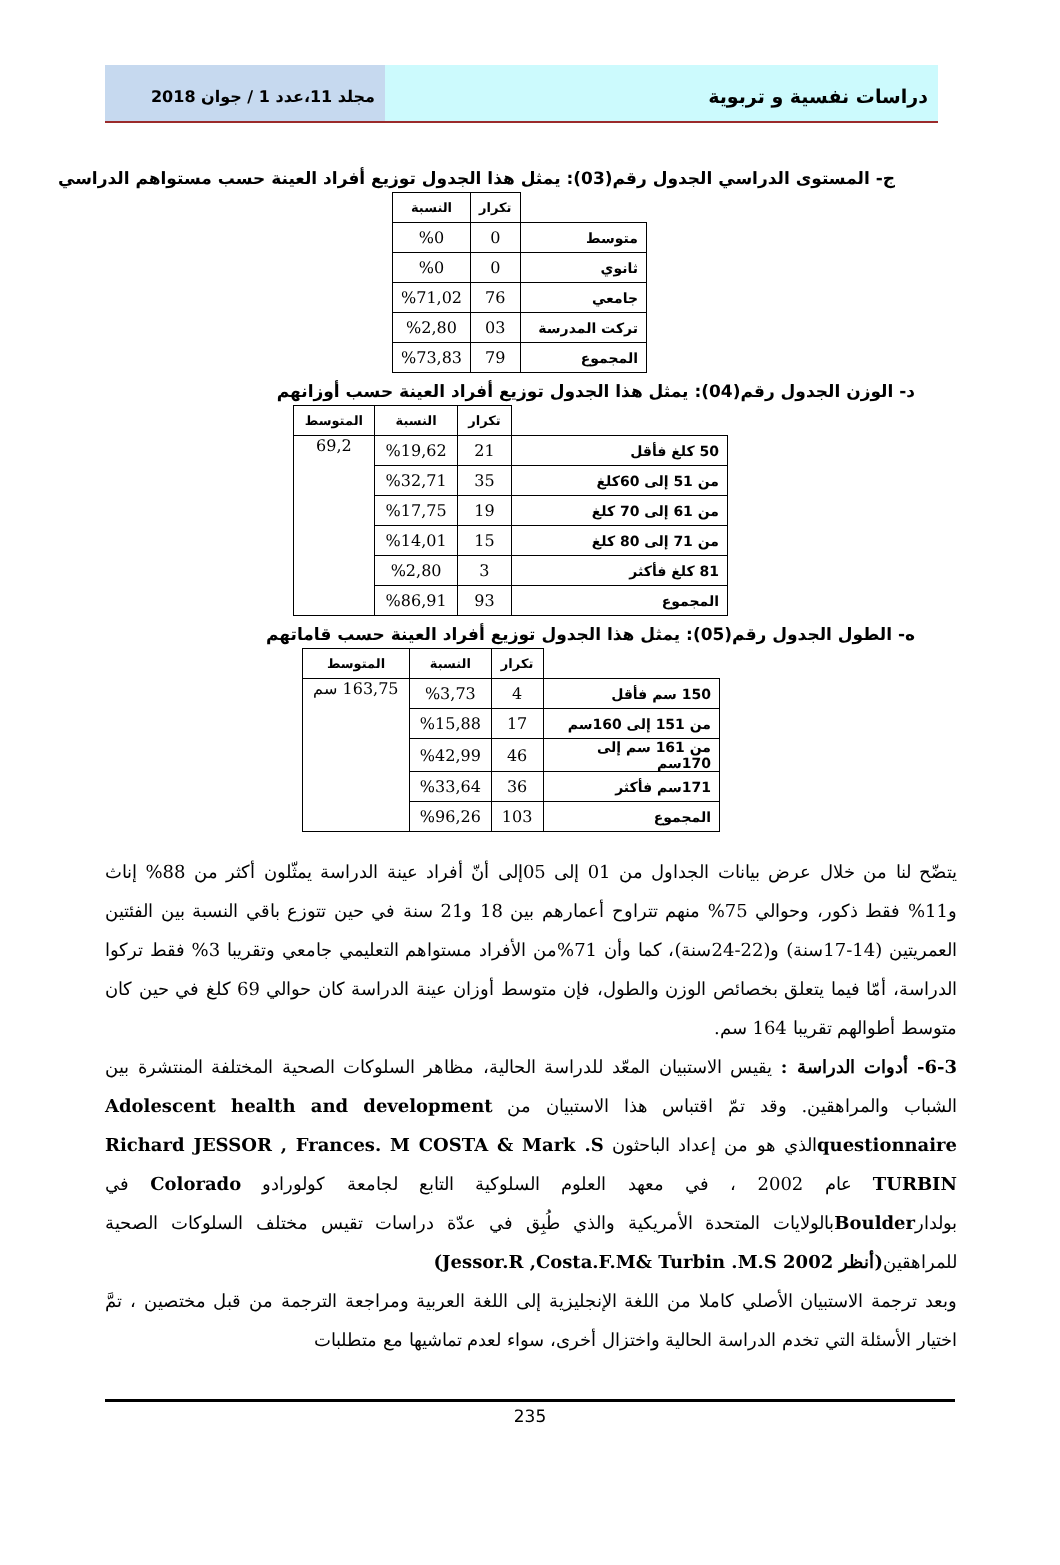دراسات نفسية و تربوية
مجلد 11،عدد 1 / جوان 2018
ج- المستوى الدراسي الجدول رقم(03): يمثل هذا الجدول توزيع أفراد العينة حسب مستواهم الدراسي
| | تكرار | النسبة |
| متوسط | 0 | %0 |
| ثانوي | 0 | %0 |
| جامعي | 76 | %71,02 |
| تركت المدرسة | 03 | %2,80 |
| المجموع | 79 | %73,83 |
د- الوزن الجدول رقم(04): يمثل هذا الجدول توزيع أفراد العينة حسب أوزانهم
| | تكرار | النسبة | المتوسط |
| 50 كلغ فأقل | 21 | %19,62 | 69,2 |
| من 51 إلى 60كلغ | 35 | %32,71 | |
| من 61 إلى 70 كلغ | 19 | %17,75 | |
| من 71 إلى 80 كلغ | 15 | %14,01 | |
| 81 كلغ فأكثر | 3 | %2,80 | |
| المجموع | 93 | %86,91 | |
ه- الطول الجدول رقم(05): يمثل هذا الجدول توزيع أفراد العينة حسب قاماتهم
| | تكرار | النسبة | المتوسط |
| 150 سم فأقل | 4 | %3,73 | 163,75 سم |
| من 151 إلى 160سم | 17 | %15,88 | |
| من 161 سم إلى 170سم | 46 | %42,99 | |
| 171سم فأكثر | 36 | %33,64 | |
| المجموع | 103 | %96,26 | |
يتضّح لنا من خلال عرض بيانات الجداول من 01 إلى 05إلى أنّ أفراد عينة الدراسة يمثّلون أكثر من 88% إناث و11% فقط ذكور، وحوالي 75% منهم تتراوح أعمارهم بين 18 و21 سنة في حين تتوزع باقي النسبة بين الفئتين العمريتين (14-17سنة) و(22-24سنة)، كما وأن 71%من الأفراد مستواهم التعليمي جامعي وتقريبا 3% فقط تركوا الدراسة، أمّا فيما يتعلق بخصائص الوزن والطول، فإن متوسط أوزان عينة الدراسة كان حوالي 69 كلغ في حين كان متوسط أطوالهم تقريبا 164 سم.
6-3- أدوات الدراسة : يقيس الاستبيان المعّد للدراسة الحالية، مظاهر السلوكات الصحية المختلفة المنتشرة بين الشباب والمراهقين. وقد تمّ اقتباس هذا الاستبيان من Adolescent health and development questionnaireالذي هو من إعداد الباحثون Richard JESSOR , Frances. M COSTA & Mark .S TURBIN عام 2002 ، في معهد العلوم السلوكية التابع لجامعة كولورادو Colorado في بولدارBoulderبالولايات المتحدة الأمريكية والذي طُبِق في عدّة دراسات تقيس مختلف السلوكات الصحية للمراهقين(أنظر Jessor.R ,Costa.F.M& Turbin .M.S 2002)
وبعد ترجمة الاستبيان الأصلي كاملا من اللغة الإنجليزية إلى اللغة العربية ومراجعة الترجمة من قبل مختصين ، تمَّ اختيار الأسئلة التي تخدم الدراسة الحالية واختزال أخرى، سواء لعدم تماشيها مع متطلبات
235